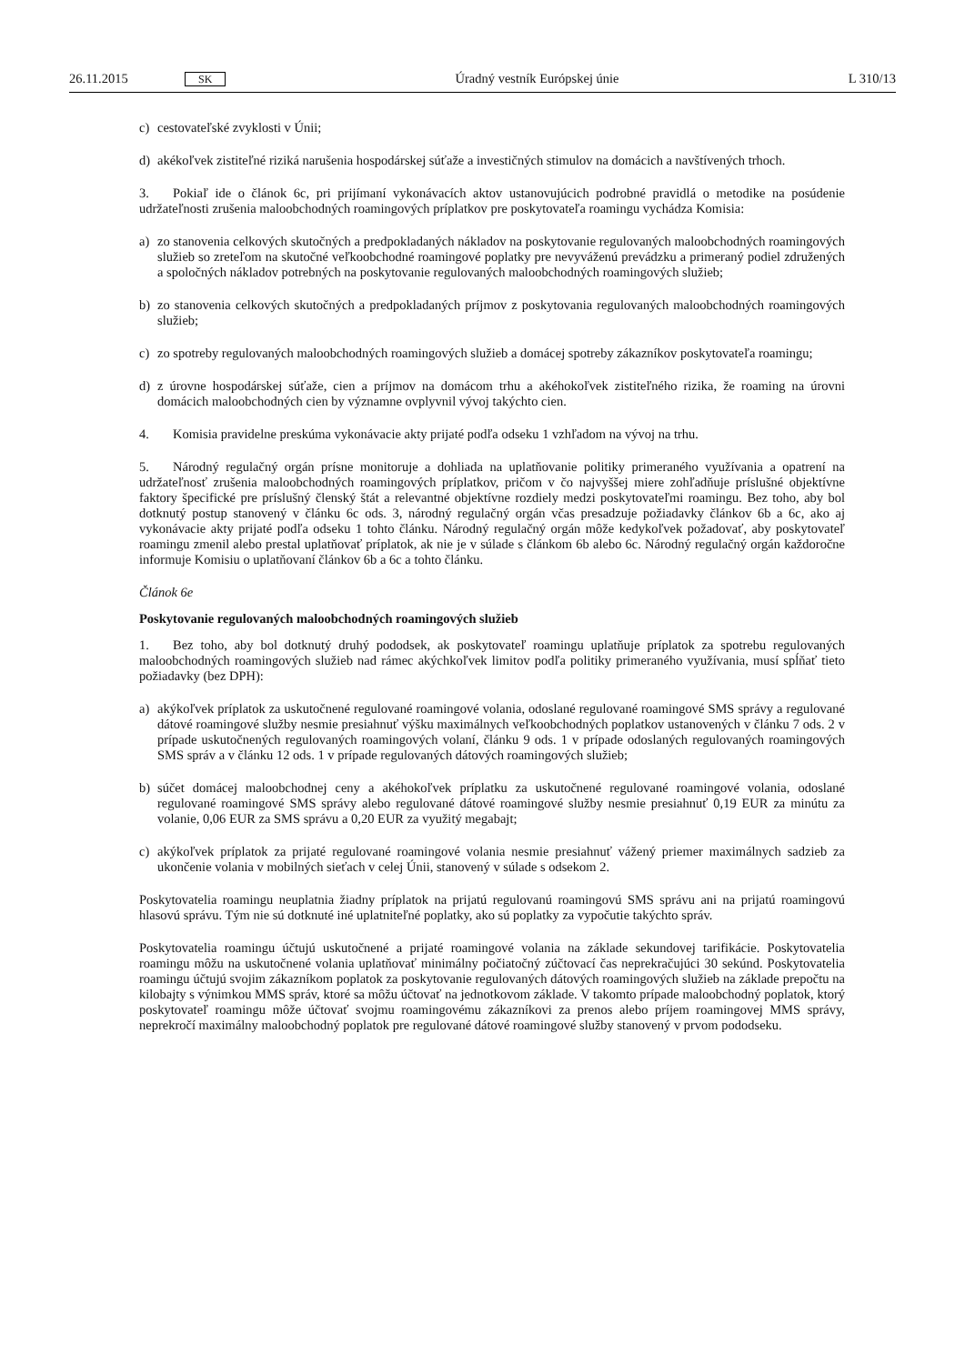26.11.2015 SK Úradný vestník Európskej únie L 310/13
c) cestovateľské zvyklosti v Únii;
d) akékoľvek zistiteľné riziká narušenia hospodárskej súťaže a investičných stimulov na domácich a navštívených trhoch.
3. Pokiaľ ide o článok 6c, pri prijímaní vykonávacích aktov ustanovujúcich podrobné pravidlá o metodike na posúdenie udržateľnosti zrušenia maloobchodných roamingových príplatkov pre poskytovateľa roamingu vychádza Komisia:
a) zo stanovenia celkových skutočných a predpokladaných nákladov na poskytovanie regulovaných maloobchodných roamingových služieb so zreteľom na skutočné veľkoobchodné roamingové poplatky pre nevyváženú prevádzku a primeraný podiel združených a spoločných nákladov potrebných na poskytovanie regulovaných maloobchodných roamingových služieb;
b) zo stanovenia celkových skutočných a predpokladaných príjmov z poskytovania regulovaných maloobchodných roamingových služieb;
c) zo spotreby regulovaných maloobchodných roamingových služieb a domácej spotreby zákazníkov poskytovateľa roamingu;
d) z úrovne hospodárskej súťaže, cien a príjmov na domácom trhu a akéhokoľvek zistiteľného rizika, že roaming na úrovni domácich maloobchodných cien by významne ovplyvnil vývoj takýchto cien.
4. Komisia pravidelne preskúma vykonávacie akty prijaté podľa odseku 1 vzhľadom na vývoj na trhu.
5. Národný regulačný orgán prísne monitoruje a dohliada na uplatňovanie politiky primeraného využívania a opatrení na udržateľnosť zrušenia maloobchodných roamingových príplatkov, pričom v čo najvyššej miere zohľadňuje príslušné objektívne faktory špecifické pre príslušný členský štát a relevantné objektívne rozdiely medzi poskytovateľmi roamingu. Bez toho, aby bol dotknutý postup stanovený v článku 6c ods. 3, národný regulačný orgán včas presadzuje požiadavky článkov 6b a 6c, ako aj vykonávacie akty prijaté podľa odseku 1 tohto článku. Národný regulačný orgán môže kedykoľvek požadovať, aby poskytovateľ roamingu zmenil alebo prestal uplatňovať príplatok, ak nie je v súlade s článkom 6b alebo 6c. Národný regulačný orgán každoročne informuje Komisiu o uplatňovaní článkov 6b a 6c a tohto článku.
Článok 6e
Poskytovanie regulovaných maloobchodných roamingových služieb
1. Bez toho, aby bol dotknutý druhý pododsek, ak poskytovateľ roamingu uplatňuje príplatok za spotrebu regulovaných maloobchodných roamingových služieb nad rámec akýchkoľvek limitov podľa politiky primeraného využívania, musí spĺňať tieto požiadavky (bez DPH):
a) akýkoľvek príplatok za uskutočnené regulované roamingové volania, odoslané regulované roamingové SMS správy a regulované dátové roamingové služby nesmie presiahnuť výšku maximálnych veľkoobchodných poplatkov ustanovených v článku 7 ods. 2 v prípade uskutočnených regulovaných roamingových volaní, článku 9 ods. 1 v prípade odoslaných regulovaných roamingových SMS správ a v článku 12 ods. 1 v prípade regulovaných dátových roamingových služieb;
b) súčet domácej maloobchodnej ceny a akéhokoľvek príplatku za uskutočnené regulované roamingové volania, odoslané regulované roamingové SMS správy alebo regulované dátové roamingové služby nesmie presiahnuť 0,19 EUR za minútu za volanie, 0,06 EUR za SMS správu a 0,20 EUR za využitý megabajt;
c) akýkoľvek príplatok za prijaté regulované roamingové volania nesmie presiahnuť vážený priemer maximálnych sadzieb za ukončenie volania v mobilných sieťach v celej Únii, stanovený v súlade s odsekom 2.
Poskytovatelia roamingu neuplatnia žiadny príplatok na prijatú regulovanú roamingovú SMS správu ani na prijatú roamingovú hlasovú správu. Tým nie sú dotknuté iné uplatniteľné poplatky, ako sú poplatky za vypočutie takýchto správ.
Poskytovatelia roamingu účtujú uskutočnené a prijaté roamingové volania na základe sekundovej tarifikácie. Poskytovatelia roamingu môžu na uskutočnené volania uplatňovať minimálny počiatočný zúčtovací čas neprekračujúci 30 sekúnd. Poskytovatelia roamingu účtujú svojim zákazníkom poplatok za poskytovanie regulovaných dátových roamingových služieb na základe prepočtu na kilobajty s výnimkou MMS správ, ktoré sa môžu účtovať na jednotkovom základe. V takomto prípade maloobchodný poplatok, ktorý poskytovateľ roamingu môže účtovať svojmu roamingovému zákazníkovi za prenos alebo príjem roamingovej MMS správy, neprekročí maximálny maloobchodný poplatok pre regulované dátové roamingové služby stanovený v prvom pododseku.